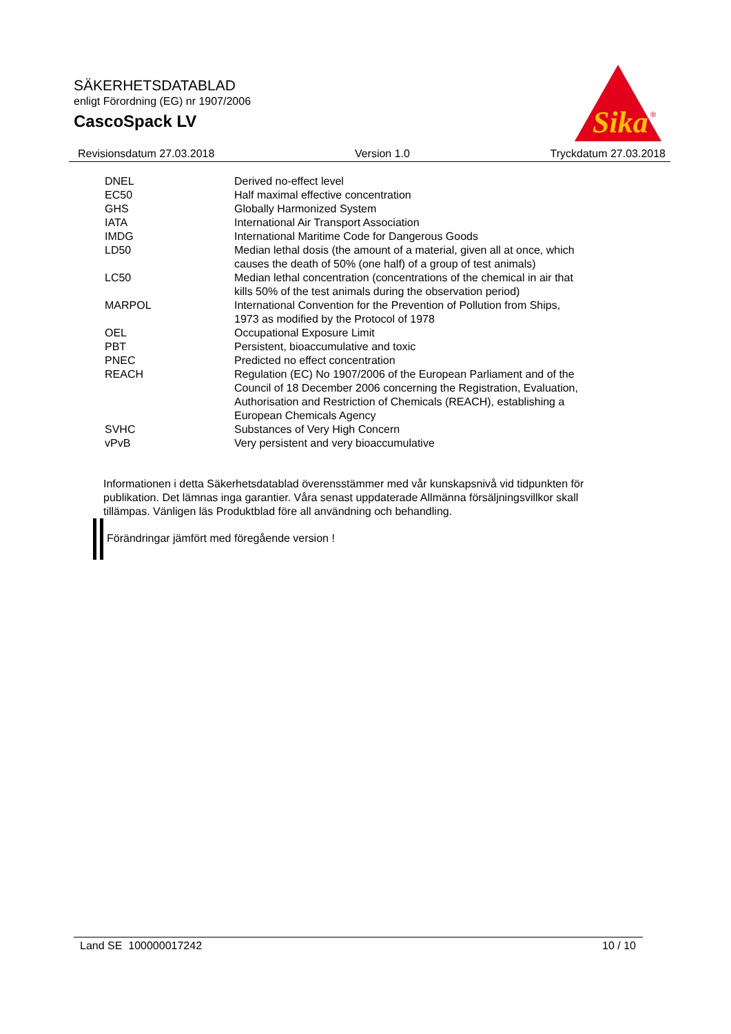SÄKERHETSDATABLAD
enligt Förordning (EG) nr 1907/2006
CascoSpack LV
Sika
®
Revisionsdatum 27.03.2018 Version 1.0 Tryckdatum 27.03.2018
| DNEL | Derived no-effect level |
| EC50 | Half maximal effective concentration |
| GHS | Globally Harmonized System |
| IATA | International Air Transport Association |
| IMDG | International Maritime Code for Dangerous Goods |
| LD50 | Median lethal dosis (the amount of a material, given all at once, which causes the death of 50% (one half) of a group of test animals) |
| LC50 | Median lethal concentration (concentrations of the chemical in air that kills 50% of the test animals during the observation period) |
| MARPOL | International Convention for the Prevention of Pollution from Ships, 1973 as modified by the Protocol of 1978 |
| OEL | Occupational Exposure Limit |
| PBT | Persistent, bioaccumulative and toxic |
| PNEC | Predicted no effect concentration |
| REACH | Regulation (EC) No 1907/2006 of the European Parliament and of the Council of 18 December 2006 concerning the Registration, Evaluation, Authorisation and Restriction of Chemicals (REACH), establishing a European Chemicals Agency |
| SVHC | Substances of Very High Concern |
| vPvB | Very persistent and very bioaccumulative |
Informationen i detta Säkerhetsdatablad överensstämmer med vår kunskapsnivå vid tidpunkten för publikation. Det lämnas inga garantier. Våra senast uppdaterade Allmänna försäljningsvillkor skall tillämpas. Vänligen läs Produktblad före all användning och behandling.
Förändringar jämfört med föregående version !
Land SE 100000017242 10 / 10